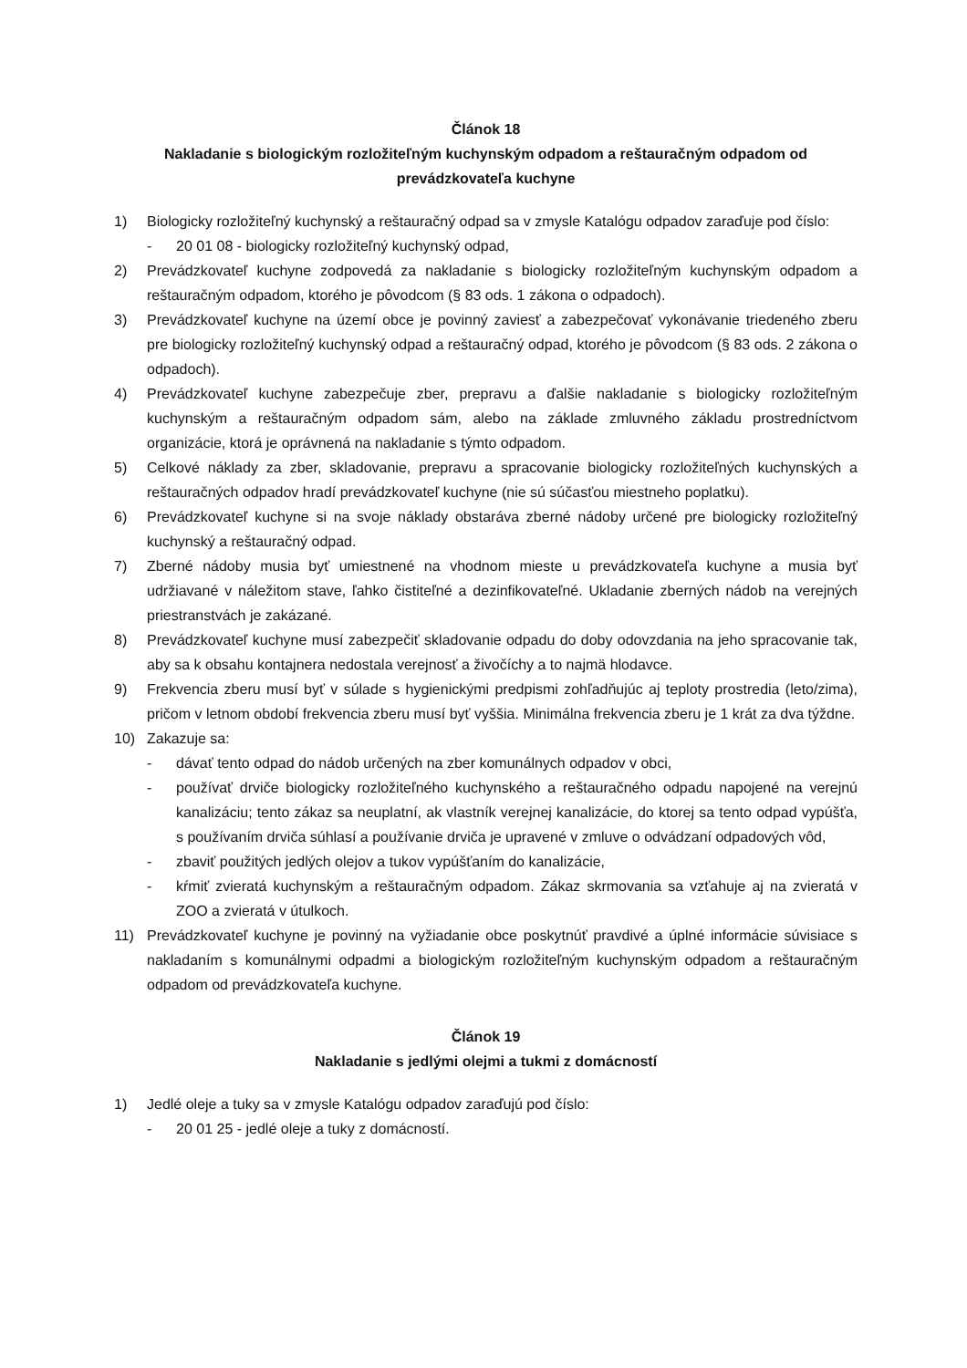Článok 18
Nakladanie s biologickým rozložiteľným kuchynským odpadom a reštauračným odpadom od prevádzkovateľa kuchyne
1) Biologicky rozložiteľný kuchynský a reštauračný odpad sa v zmysle Katalógu odpadov zaraďuje pod číslo:
- 20 01 08 - biologicky rozložiteľný kuchynský odpad,
2) Prevádzkovateľ kuchyne zodpovedá za nakladanie s biologicky rozložiteľným kuchynským odpadom a reštauračným odpadom, ktorého je pôvodcom (§ 83 ods. 1 zákona o odpadoch).
3) Prevádzkovateľ kuchyne na území obce je povinný zaviesť a zabezpečovať vykonávanie triedeného zberu pre biologicky rozložiteľný kuchynský odpad a reštauračný odpad, ktorého je pôvodcom (§ 83 ods. 2 zákona o odpadoch).
4) Prevádzkovateľ kuchyne zabezpečuje zber, prepravu a ďalšie nakladanie s biologicky rozložiteľným kuchynským a reštauračným odpadom sám, alebo na základe zmluvného základu prostredníctvom organizácie, ktorá je oprávnená na nakladanie s týmto odpadom.
5) Celkové náklady za zber, skladovanie, prepravu a spracovanie biologicky rozložiteľných kuchynských a reštauračných odpadov hradí prevádzkovateľ kuchyne (nie sú súčasťou miestneho poplatku).
6) Prevádzkovateľ kuchyne si na svoje náklady obstaráva zberné nádoby určené pre biologicky rozložiteľný kuchynský a reštauračný odpad.
7) Zberné nádoby musia byť umiestnené na vhodnom mieste u prevádzkovateľa kuchyne a musia byť udržiavané v náležitom stave, ľahko čistiteľné a dezinfikovateľné. Ukladanie zberných nádob na verejných priestranstvách je zakázané.
8) Prevádzkovateľ kuchyne musí zabezpečiť skladovanie odpadu do doby odovzdania na jeho spracovanie tak, aby sa k obsahu kontajnera nedostala verejnosť a živočíchy a to najmä hlodavce.
9) Frekvencia zberu musí byť v súlade s hygienickými predpismi zohľadňujúc aj teploty prostredia (leto/zima), pričom v letnom období frekvencia zberu musí byť vyššia. Minimálna frekvencia zberu je 1 krát za dva týždne.
10) Zakazuje sa:
- dávať tento odpad do nádob určených na zber komunálnych odpadov v obci,
- používať drviče biologicky rozložiteľného kuchynského a reštauračného odpadu napojené na verejnú kanalizáciu; tento zákaz sa neuplatní, ak vlastník verejnej kanalizácie, do ktorej sa tento odpad vypúšťa, s používaním drviča súhlasí a používanie drviča je upravené v zmluve o odvádzaní odpadových vôd,
- zbaviť použitých jedlých olejov a tukov vypúšťaním do kanalizácie,
- kŕmiť zvieratá kuchynským a reštauračným odpadom. Zákaz skrmovania sa vzťahuje aj na zvieratá v ZOO a zvieratá v útulkoch.
11) Prevádzkovateľ kuchyne je povinný na vyžiadanie obce poskytnúť pravdivé a úplné informácie súvisiace s nakladaním s komunálnymi odpadmi a biologickým rozložiteľným kuchynským odpadom a reštauračným odpadom od prevádzkovateľa kuchyne.
Článok 19
Nakladanie s jedlými olejmi a tukmi z domácností
1) Jedlé oleje a tuky sa v zmysle Katalógu odpadov zaraďujú pod číslo:
- 20 01 25 - jedlé oleje a tuky z domácností.